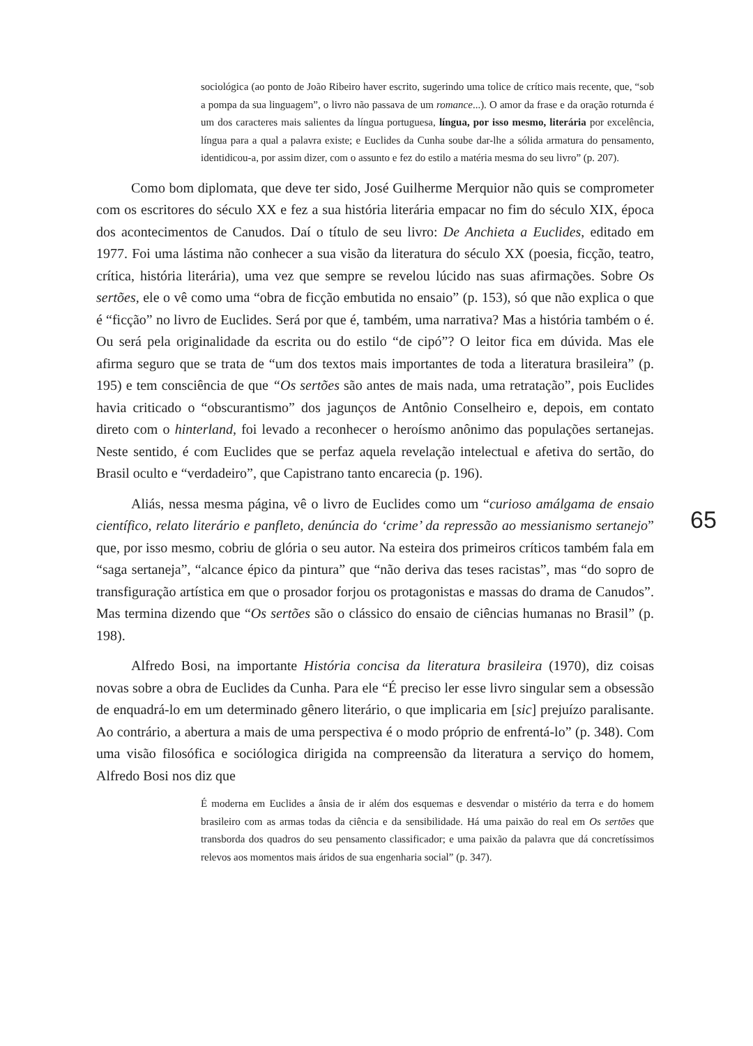sociológica (ao ponto de João Ribeiro haver escrito, sugerindo uma tolice de crítico mais recente, que, “sob a pompa da sua linguagem”, o livro não passava de um romance...). O amor da frase e da oração roturnda é um dos caracteres mais salientes da língua portuguesa, língua, por isso mesmo, literária por excelência, língua para a qual a palavra existe; e Euclides da Cunha soube dar-lhe a sólida armatura do pensamento, identidicou-a, por assim dizer, com o assunto e fez do estilo a matéria mesma do seu livro” (p. 207).
Como bom diplomata, que deve ter sido, José Guilherme Merquior não quis se comprometer com os escritores do século XX e fez a sua história literária empacar no fim do século XIX, época dos acontecimentos de Canudos. Daí o título de seu livro: De Anchieta a Euclides, editado em 1977. Foi uma lástima não conhecer a sua visão da literatura do século XX (poesia, ficção, teatro, crítica, história literária), uma vez que sempre se revelou lúcido nas suas afirmações. Sobre Os sertões, ele o vê como uma “obra de ficção embutida no ensaio” (p. 153), só que não explica o que é “ficção” no livro de Euclides. Será por que é, também, uma narrativa? Mas a história também o é. Ou será pela originalidade da escrita ou do estilo “de cipó”? O leitor fica em dúvida. Mas ele afirma seguro que se trata de “um dos textos mais importantes de toda a literatura brasileira” (p. 195) e tem consciência de que “Os sertões são antes de mais nada, uma retratação”, pois Euclides havia criticado o “obscurantismo” dos jagunços de Antônio Conselheiro e, depois, em contato direto com o hinterland, foi levado a reconhecer o heroísmo anônimo das populações sertanejas. Neste sentido, é com Euclides que se perfaz aquela revelação intelectual e afetiva do sertão, do Brasil oculto e “verdadeiro”, que Capistrano tanto encarecia (p. 196).
Aliás, nessa mesma página, vê o livro de Euclides como um “curioso amálgama de ensaio científico, relato literário e panfleto, denúncia do ‘crime’ da repressão ao messianismo sertanejo” que, por isso mesmo, cobriu de glória o seu autor. Na esteira dos primeiros críticos também fala em “saga sertaneja”, “alcance épico da pintura” que “não deriva das teses racistas”, mas “do sopro de transfiguração artística em que o prosador forjou os protagonistas e massas do drama de Canudos”. Mas termina dizendo que “Os sertões são o clássico do ensaio de ciências humanas no Brasil” (p. 198).
Alfredo Bosi, na importante História concisa da literatura brasileira (1970), diz coisas novas sobre a obra de Euclides da Cunha. Para ele “É preciso ler esse livro singular sem a obsessão de enquadrá-lo em um determinado gênero literário, o que implicaria em [sic] prejuízo paralisante. Ao contrário, a abertura a mais de uma perspectiva é o modo próprio de enfrentá-lo” (p. 348). Com uma visão filosófica e sociólogica dirigida na compreensão da literatura a serviço do homem, Alfredo Bosi nos diz que
É moderna em Euclides a ânsia de ir além dos esquemas e desvendar o mistério da terra e do homem brasileiro com as armas todas da ciência e da sensibilidade. Há uma paixão do real em Os sertões que transborda dos quadros do seu pensamento classificador; e uma paixão da palavra que dá concretíssimos relevos aos momentos mais áridos de sua engenharia social” (p. 347).
65